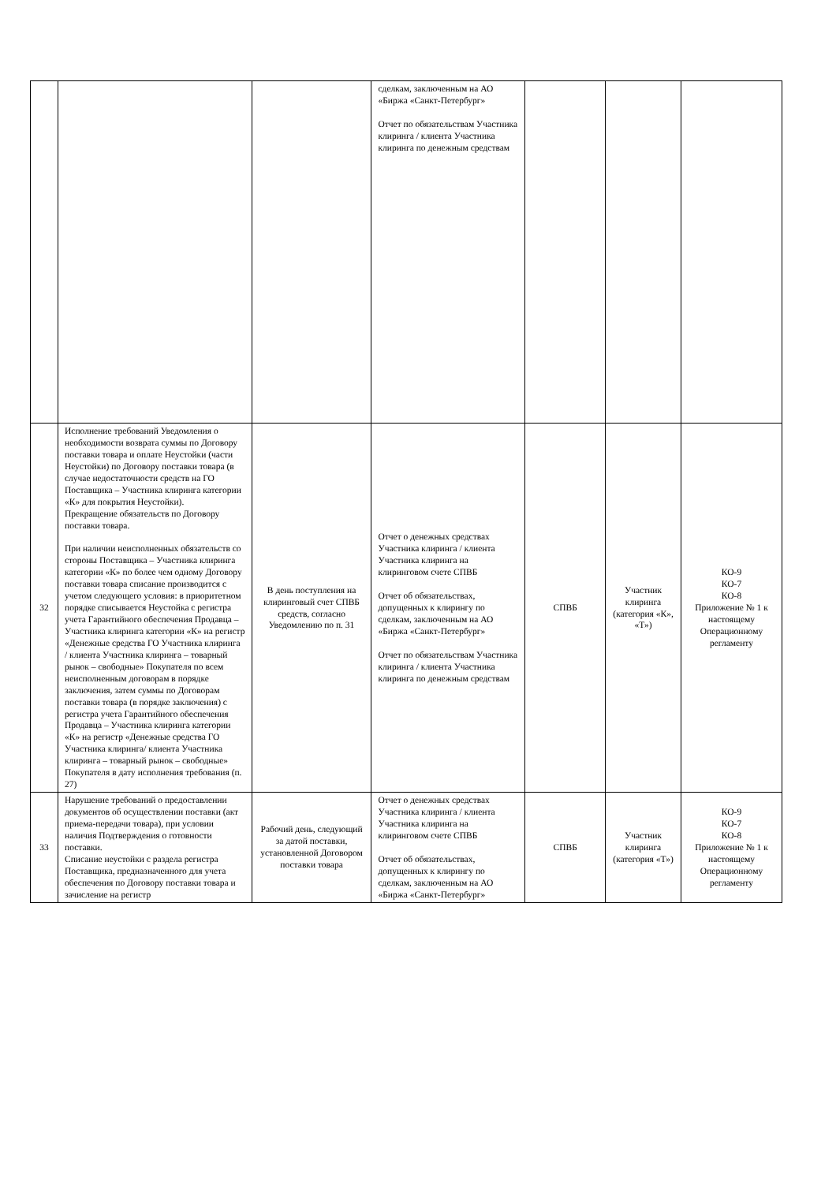| | | | сделкам, заключенным на АО «Биржа «Санкт-Петербург» Отчет по обязательствам Участника клиринга / клиента Участника клиринга по денежным средствам | | | |
| 32 | Исполнение требований Уведомления о необходимости возврата суммы по Договору поставки товара и оплате Неустойки (части Неустойки) по Договору поставки товара (в случае недостаточности средств на ГО Поставщика – Участника клиринга категории «К» для покрытия Неустойки). Прекращение обязательств по Договору поставки товара. При наличии неисполненных обязательств со стороны Поставщика – Участника клиринга категории «К» по более чем одному Договору поставки товара списание производится с учетом следующего условия: в приоритетном порядке списывается Неустойка с регистра учета Гарантийного обеспечения Продавца – Участника клиринга категории «К» на регистр «Денежные средства ГО Участника клиринга / клиента Участника клиринга – товарный рынок – свободные» Покупателя по всем неисполненным договорам в порядке заключения, затем суммы по Договорам поставки товара (в порядке заключения) с регистра учета Гарантийного обеспечения Продавца – Участника клиринга категории «К» на регистр «Денежные средства ГО Участника клиринга/ клиента Участника клиринга – товарный рынок – свободные» Покупателя в дату исполнения требования (п. 27) | В день поступления на клиринговый счет СПВБ средств, согласно Уведомлению по п. 31 | Отчет о денежных средствах Участника клиринга / клиента Участника клиринга на клиринговом счете СПВБ Отчет об обязательствах, допущенных к клирингу по сделкам, заключенным на АО «Биржа «Санкт-Петербург» Отчет по обязательствам Участника клиринга / клиента Участника клиринга по денежным средствам | СПВБ | Участник клиринга (категория «К», «Т») | КО-9 КО-7 КО-8 Приложение № 1 к настоящему Операционному регламенту |
| 33 | Нарушение требований о предоставлении документов об осуществлении поставки (акт приема-передачи товара), при условии наличия Подтверждения о готовности поставки. Списание неустойки с раздела регистра Поставщика, предназначенного для учета обеспечения по Договору поставки товара и зачисление на регистр | Рабочий день, следующий за датой поставки, установленной Договором поставки товара | Отчет о денежных средствах Участника клиринга / клиента Участника клиринга на клиринговом счете СПВБ Отчет об обязательствах, допущенных к клирингу по сделкам, заключенным на АО «Биржа «Санкт-Петербург» | СПВБ | Участник клиринга (категория «Т») | КО-9 КО-7 КО-8 Приложение № 1 к настоящему Операционному регламенту |